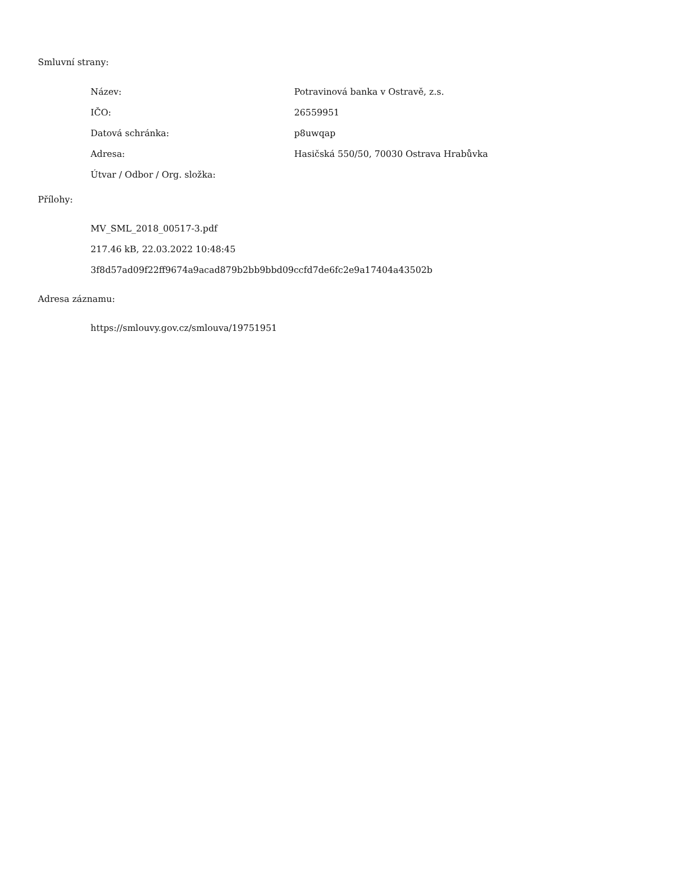Smluvní strany:
| Název: | Potravinová banka v Ostravě, z.s. |
| IČO: | 26559951 |
| Datová schránka: | p8uwqap |
| Adresa: | Hasičská 550/50, 70030 Ostrava Hrabůvka |
| Útvar / Odbor / Org. složka: | |
Přílohy:
MV_SML_2018_00517-3.pdf
217.46 kB, 22.03.2022 10:48:45
3f8d57ad09f22ff9674a9acad879b2bb9bbd09ccfd7de6fc2e9a17404a43502b
Adresa záznamu:
https://smlouvy.gov.cz/smlouva/19751951